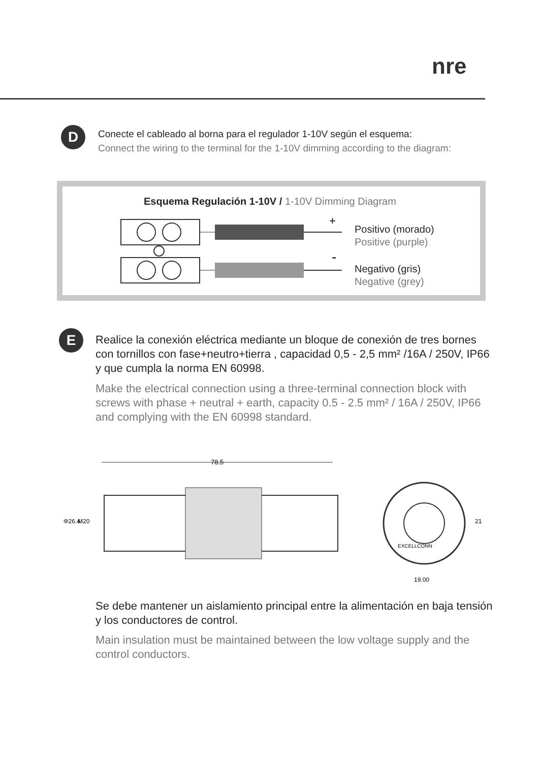nre
D
Conecte el cableado al borna para el regulador 1-10V según el esquema:
Connect the wiring to the terminal for the 1-10V dimming according to the diagram:
Esquema Regulación 1-10V / 1-10V Dimming Diagram
+
-
Positivo (morado)
Positive (purple)
Negativo (gris)
Negative (grey)
E
Realice la conexión eléctrica mediante un bloque de conexión de tres bornes con tornillos con fase+neutro+tierra , capacidad 0,5 - 2,5 mm² /16A / 250V, IP66 y que cumpla la norma EN 60998.
Make the electrical connection using a three-terminal connection block with screws with phase + neutral + earth, capacity 0.5 - 2.5 mm² / 16A / 250V, IP66 and complying with the EN 60998 standard.
78.5
Φ26.4
M20
19.00
21
EXCELLCONN
Se debe mantener un aislamiento principal entre la alimentación en baja tensión y los conductores de control.
Main insulation must be maintained between the low voltage supply and the control conductors.